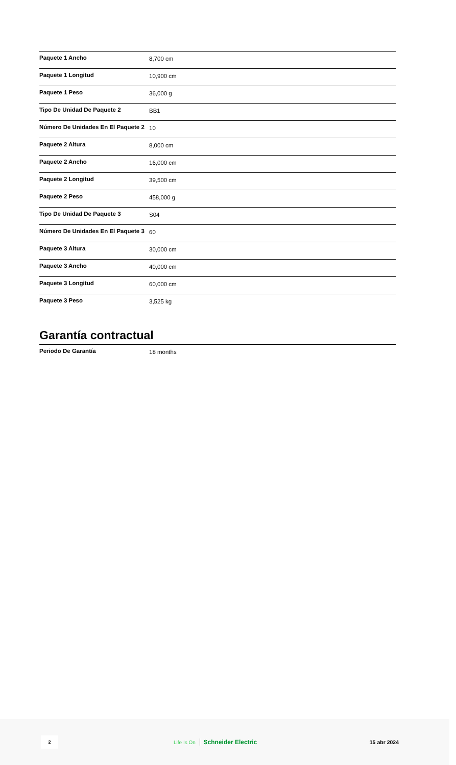| Paquete 1 Ancho | 8,700 cm |
| Paquete 1 Longitud | 10,900 cm |
| Paquete 1 Peso | 36,000 g |
| Tipo De Unidad De Paquete 2 | BB1 |
| Número De Unidades En El Paquete 2 | 10 |
| Paquete 2 Altura | 8,000 cm |
| Paquete 2 Ancho | 16,000 cm |
| Paquete 2 Longitud | 39,500 cm |
| Paquete 2 Peso | 458,000 g |
| Tipo De Unidad De Paquete 3 | S04 |
| Número De Unidades En El Paquete 3 | 60 |
| Paquete 3 Altura | 30,000 cm |
| Paquete 3 Ancho | 40,000 cm |
| Paquete 3 Longitud | 60,000 cm |
| Paquete 3 Peso | 3,525 kg |
Garantía contractual
| Periodo De Garantía | 18 months |
2
Life Is On Schneider Electric 15 abr 2024